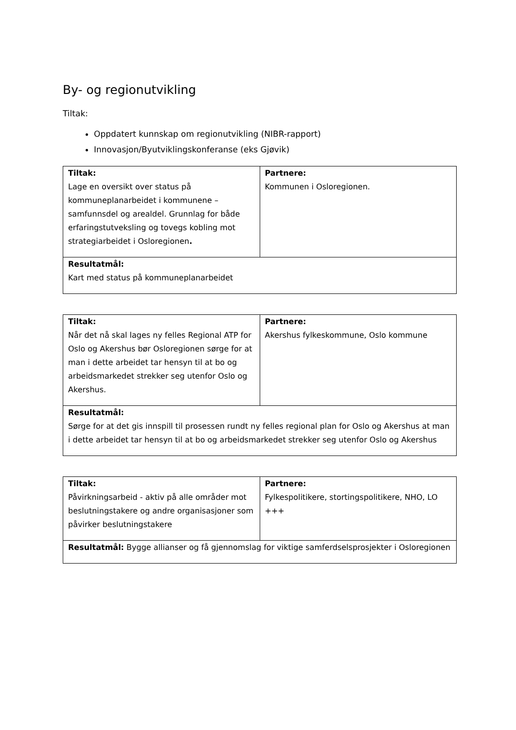By- og regionutvikling
Tiltak:
Oppdatert kunnskap om regionutvikling (NIBR-rapport)
Innovasjon/Byutviklingskonferanse (eks Gjøvik)
| Tiltak: Lage en oversikt over status på kommuneplanarbeidet i kommunene – samfunnsdel og arealdel. Grunnlag for både erfaringstutveksling og tovegs kobling mot strategiarbeidet i Osloregionen . | Partnere: Kommunen i Osloregionen. |
| Resultatmål: Kart med status på kommuneplanarbeidet | |
| Tiltak: Når det nå skal lages ny felles Regional ATP for Oslo og Akershus bør Osloregionen sørge for at man i dette arbeidet tar hensyn til at bo og arbeidsmarkedet strekker seg utenfor Oslo og Akershus. | Partnere: Akershus fylkeskommune, Oslo kommune |
| Resultatmål: Sørge for at det gis innspill til prosessen rundt ny felles regional plan for Oslo og Akershus at man i dette arbeidet tar hensyn til at bo og arbeidsmarkedet strekker seg utenfor Oslo og Akershus | |
| Tiltak: Påvirkningsarbeid - aktiv på alle områder mot beslutningstakere og andre organisasjoner som påvirker beslutningstakere | Partnere: Fylkespolitikere, stortingspolitikere, NHO, LO +++ |
| Resultatmål: Bygge allianser og få gjennomslag for viktige samferdselsprosjekter i Osloregionen | |